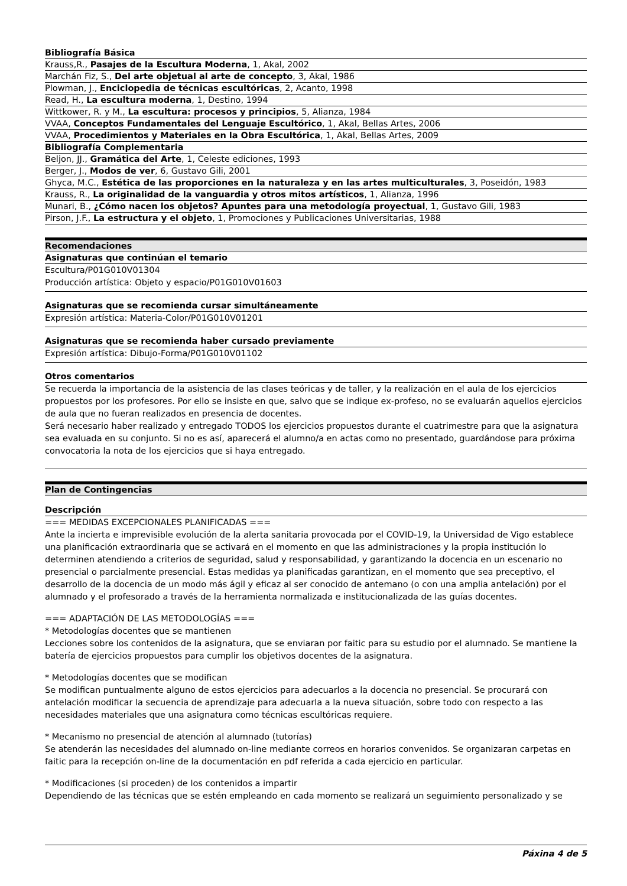| Bibliografía Básica |
| --- |
| Krauss,R., Pasajes de la Escultura Moderna , 1, Akal, 2002 |
| Marchán Fiz, S., Del arte objetual al arte de concepto , 3, Akal, 1986 |
| Plowman, J., Enciclopedia de técnicas escultóricas , 2, Acanto, 1998 |
| Read, H., La escultura moderna , 1, Destino, 1994 |
| Wittkower, R. y M., La escultura: procesos y principios , 5, Alianza, 1984 |
| VVAA, Conceptos Fundamentales del Lenguaje Escultórico , 1, Akal, Bellas Artes, 2006 |
| VVAA, Procedimientos y Materiales en la Obra Escultórica , 1, Akal, Bellas Artes, 2009 |
| Bibliografía Complementaria |
| Beljon, JJ., Gramática del Arte , 1, Celeste ediciones, 1993 |
| Berger, J., Modos de ver , 6, Gustavo Gili, 2001 |
| Ghyca, M.C., Estética de las proporciones en la naturaleza y en las artes multiculturales , 3, Poseidón, 1983 |
| Krauss, R., La originalidad de la vanguardia y otros mitos artísticos , 1, Alianza, 1996 |
| Munari, B., ¿Cómo nacen los objetos? Apuntes para una metodología proyectual , 1, Gustavo Gili, 1983 |
| Pirson, J.F., La estructura y el objeto , 1, Promociones y Publicaciones Universitarias, 1988 |
Recomendaciones
Asignaturas que continúan el temario
Escultura/P01G010V01304
Producción artística: Objeto y espacio/P01G010V01603
Asignaturas que se recomienda cursar simultáneamente
Expresión artística: Materia-Color/P01G010V01201
Asignaturas que se recomienda haber cursado previamente
Expresión artística: Dibujo-Forma/P01G010V01102
Otros comentarios
Se recuerda la importancia de la asistencia de las clases teóricas y de taller, y la realización en el aula de los ejercicios propuestos por los profesores. Por ello se insiste en que, salvo que se indique ex-profeso, no se evaluarán aquellos ejercicios de aula que no fueran realizados en presencia de docentes.
Será necesario haber realizado y entregado TODOS los ejercicios propuestos durante el cuatrimestre para que la asignatura sea evaluada en su conjunto. Si no es así, aparecerá el alumno/a en actas como no presentado, guardándose para próxima convocatoria la nota de los ejercicios que si haya entregado.
Plan de Contingencias
Descripción
=== MEDIDAS EXCEPCIONALES PLANIFICADAS ===
Ante la incierta e imprevisible evolución de la alerta sanitaria provocada por el COVID-19, la Universidad de Vigo establece una planificación extraordinaria que se activará en el momento en que las administraciones y la propia institución lo determinen atendiendo a criterios de seguridad, salud y responsabilidad, y garantizando la docencia en un escenario no presencial o parcialmente presencial. Estas medidas ya planificadas garantizan, en el momento que sea preceptivo, el desarrollo de la docencia de un modo más ágil y eficaz al ser conocido de antemano (o con una amplia antelación) por el alumnado y el profesorado a través de la herramienta normalizada e institucionalizada de las guías docentes.
=== ADAPTACIÓN DE LAS METODOLOGÍAS ===
* Metodologías docentes que se mantienen
Lecciones sobre los contenidos de la asignatura, que se enviaran por faitic para su estudio por el alumnado. Se mantiene la batería de ejercicios propuestos para cumplir los objetivos docentes de la asignatura.
* Metodologías docentes que se modifican
Se modifican puntualmente alguno de estos ejercicios para adecuarlos a la docencia no presencial. Se procurará con antelación modificar la secuencia de aprendizaje para adecuarla a la nueva situación, sobre todo con respecto a las necesidades materiales que una asignatura como técnicas escultóricas requiere.
* Mecanismo no presencial de atención al alumnado (tutorías)
Se atenderán las necesidades del alumnado on-line mediante correos en horarios convenidos. Se organizaran carpetas en faitic para la recepción on-line de la documentación en pdf referida a cada ejercicio en particular.
* Modificaciones (si proceden) de los contenidos a impartir
Dependiendo de las técnicas que se estén empleando en cada momento se realizará un seguimiento personalizado y se
Páxina 4 de 5